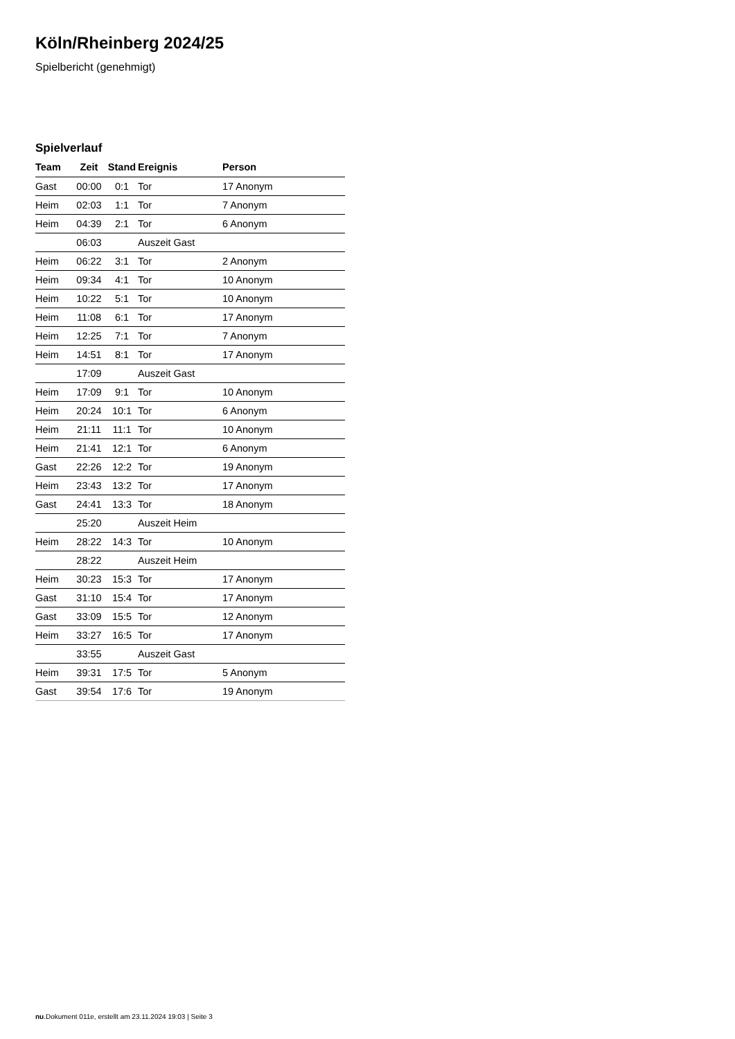Köln/Rheinberg 2024/25
Spielbericht (genehmigt)
Spielverlauf
| Team | Zeit | Stand | Ereignis | Person |
| --- | --- | --- | --- | --- |
| Gast | 00:00 | 0:1 | Tor | 17 Anonym |
| Heim | 02:03 | 1:1 | Tor | 7 Anonym |
| Heim | 04:39 | 2:1 | Tor | 6 Anonym |
| | 06:03 | | Auszeit Gast | |
| Heim | 06:22 | 3:1 | Tor | 2 Anonym |
| Heim | 09:34 | 4:1 | Tor | 10 Anonym |
| Heim | 10:22 | 5:1 | Tor | 10 Anonym |
| Heim | 11:08 | 6:1 | Tor | 17 Anonym |
| Heim | 12:25 | 7:1 | Tor | 7 Anonym |
| Heim | 14:51 | 8:1 | Tor | 17 Anonym |
| | 17:09 | | Auszeit Gast | |
| Heim | 17:09 | 9:1 | Tor | 10 Anonym |
| Heim | 20:24 | 10:1 | Tor | 6 Anonym |
| Heim | 21:11 | 11:1 | Tor | 10 Anonym |
| Heim | 21:41 | 12:1 | Tor | 6 Anonym |
| Gast | 22:26 | 12:2 | Tor | 19 Anonym |
| Heim | 23:43 | 13:2 | Tor | 17 Anonym |
| Gast | 24:41 | 13:3 | Tor | 18 Anonym |
| | 25:20 | | Auszeit Heim | |
| Heim | 28:22 | 14:3 | Tor | 10 Anonym |
| | 28:22 | | Auszeit Heim | |
| Heim | 30:23 | 15:3 | Tor | 17 Anonym |
| Gast | 31:10 | 15:4 | Tor | 17 Anonym |
| Gast | 33:09 | 15:5 | Tor | 12 Anonym |
| Heim | 33:27 | 16:5 | Tor | 17 Anonym |
| | 33:55 | | Auszeit Gast | |
| Heim | 39:31 | 17:5 | Tor | 5 Anonym |
| Gast | 39:54 | 17:6 | Tor | 19 Anonym |
nu.Dokument 011e, erstellt am 23.11.2024 19:03 | Seite 3